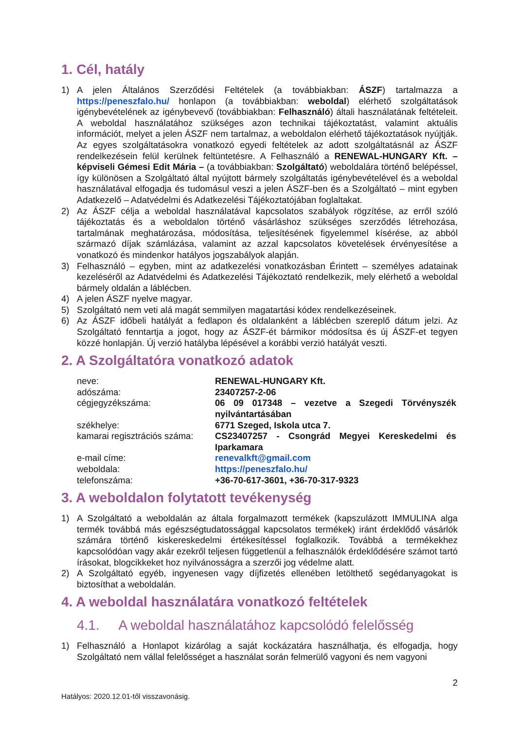1. Cél, hatály
1) A jelen Általános Szerződési Feltételek (a továbbiakban: ÁSZF) tartalmazza a https://peneszfalo.hu/ honlapon (a továbbiakban: weboldal) elérhető szolgáltatások igénybevételének az igénybevevő (továbbiakban: Felhasználó) általi használatának feltételeit. A weboldal használatához szükséges azon technikai tájékoztatást, valamint aktuális információt, melyet a jelen ÁSZF nem tartalmaz, a weboldalon elérhető tájékoztatások nyújtják. Az egyes szolgáltatásokra vonatkozó egyedi feltételek az adott szolgáltatásnál az ÁSZF rendelkezésein felül kerülnek feltüntetésre. A Felhasználó a RENEWAL-HUNGARY Kft. – képviseli Gémesi Edit Mária – (a továbbiakban: Szolgáltató) weboldalára történő belépéssel, így különösen a Szolgáltató által nyújtott bármely szolgáltatás igénybevételével és a weboldal használatával elfogadja és tudomásul veszi a jelen ÁSZF-ben és a Szolgáltató – mint egyben Adatkezelő – Adatvédelmi és Adatkezelési Tájékoztatójában foglaltakat.
2) Az ÁSZF célja a weboldal használatával kapcsolatos szabályok rögzítése, az erről szóló tájékoztatás és a weboldalon történő vásárláshoz szükséges szerződés létrehozása, tartalmának meghatározása, módosítása, teljesítésének figyelemmel kísérése, az abból származó díjak számlázása, valamint az azzal kapcsolatos követelések érvényesítése a vonatkozó és mindenkor hatályos jogszabályok alapján.
3) Felhasználó – egyben, mint az adatkezelési vonatkozásban Érintett – személyes adatainak kezeléséről az Adatvédelmi és Adatkezelési Tájékoztató rendelkezik, mely elérhető a weboldal bármely oldalán a láblécben.
4) A jelen ÁSZF nyelve magyar.
5) Szolgáltató nem veti alá magát semmilyen magatartási kódex rendelkezéseinek.
6) Az ÁSZF időbeli hatályát a fedlapon és oldalanként a láblécben szereplő dátum jelzi. Az Szolgáltató fenntartja a jogot, hogy az ÁSZF-ét bármikor módosítsa és új ÁSZF-et tegyen közzé honlapján. Új verzió hatályba lépésével a korábbi verzió hatályát veszti.
2. A Szolgáltatóra vonatkozó adatok
| neve: | RENEWAL-HUNGARY Kft. |
| adószáma: | 23407257-2-06 |
| cégjegyzékszáma: | 06 09 017348 – vezetve a Szegedi Törvényszék nyilvántartásában |
| székhelye: | 6771 Szeged, Iskola utca 7. |
| kamarai regisztrációs száma: | CS23407257 - Csongrád Megyei Kereskedelmi és Iparkamara |
| e-mail címe: | renevalkft@gmail.com |
| weboldala: | https://peneszfalo.hu/ |
| telefonszáma: | +36-70-617-3601, +36-70-317-9323 |
3. A weboldalon folytatott tevékenység
1) A Szolgáltató a weboldalán az általa forgalmazott termékek (kapszulázott IMMULINA alga termék továbbá más egészségtudatossággal kapcsolatos termékek) iránt érdeklődő vásárlók számára történő kiskereskedelmi értékesítéssel foglalkozik. Továbbá a termékekhez kapcsolódóan vagy akár ezekről teljesen függetlenül a felhasználók érdeklődésére számot tartó írásokat, blogcikkeket hoz nyilvánosságra a szerzői jog védelme alatt.
2) A Szolgáltató egyéb, ingyenesen vagy díjfizetés ellenében letölthető segédanyagokat is biztosíthat a weboldalán.
4. A weboldal használatára vonatkozó feltételek
4.1. A weboldal használatához kapcsolódó felelősség
1) Felhasználó a Honlapot kizárólag a saját kockázatára használhatja, és elfogadja, hogy Szolgáltató nem vállal felelősséget a használat során felmerülő vagyoni és nem vagyoni
2
Hatályos: 2020.12.01-től visszavonásig.